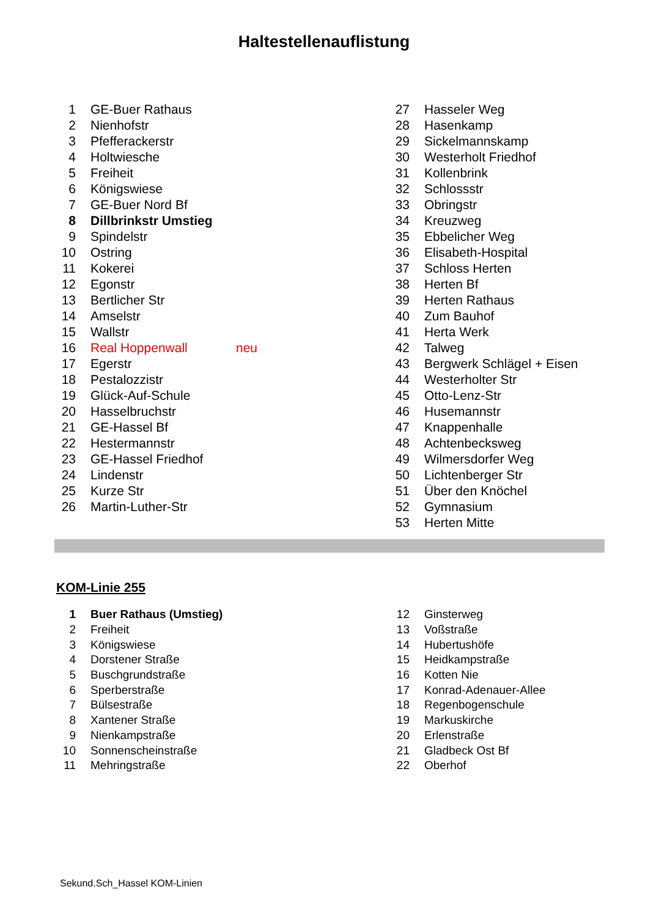Haltestellenauflistung
| 1 | GE-Buer Rathaus | | 27 | Hasseler Weg |
| 2 | Nienhofstr | | 28 | Hasenkamp |
| 3 | Pfefferackerstr | | 29 | Sickelmannskamp |
| 4 | Holtwiesche | | 30 | Westerholt Friedhof |
| 5 | Freiheit | | 31 | Kollenbrink |
| 6 | Königswiese | | 32 | Schlossstr |
| 7 | GE-Buer Nord Bf | | 33 | Obringstr |
| 8 | Dillbrinkstr Umstieg | | 34 | Kreuzweg |
| 9 | Spindelstr | | 35 | Ebbelicher Weg |
| 10 | Ostring | | 36 | Elisabeth-Hospital |
| 11 | Kokerei | | 37 | Schloss Herten |
| 12 | Egonstr | | 38 | Herten Bf |
| 13 | Bertlicher Str | | 39 | Herten Rathaus |
| 14 | Amselstr | | 40 | Zum Bauhof |
| 15 | Wallstr | | 41 | Herta Werk |
| 16 | Real Hoppenwall | neu | 42 | Talweg |
| 17 | Egerstr | | 43 | Bergwerk Schlägel + Eisen |
| 18 | Pestalozzistr | | 44 | Westerholter Str |
| 19 | Glück-Auf-Schule | | 45 | Otto-Lenz-Str |
| 20 | Hasselbruchstr | | 46 | Husemannstr |
| 21 | GE-Hassel Bf | | 47 | Knappenhalle |
| 22 | Hestermannstr | | 48 | Achtenbecksweg |
| 23 | GE-Hassel Friedhof | | 49 | Wilmersdorfer Weg |
| 24 | Lindenstr | | 50 | Lichtenberger Str |
| 25 | Kurze Str | | 51 | Über den Knöchel |
| 26 | Martin-Luther-Str | | 52 | Gymnasium |
| | | | 53 | Herten Mitte |
KOM-Linie 255
| 1 | Buer Rathaus (Umstieg) | 12 | Ginsterweg |
| 2 | Freiheit | 13 | Voßstraße |
| 3 | Königswiese | 14 | Hubertushöfe |
| 4 | Dorstener Straße | 15 | Heidkampstraße |
| 5 | Buschgrundstraße | 16 | Kotten Nie |
| 6 | Sperberstraße | 17 | Konrad-Adenauer-Allee |
| 7 | Bülsestraße | 18 | Regenbogenschule |
| 8 | Xantener Straße | 19 | Markuskirche |
| 9 | Nienkampstraße | 20 | Erlenstraße |
| 10 | Sonnenscheinstraße | 21 | Gladbeck Ost Bf |
| 11 | Mehringstraße | 22 | Oberhof |
Sekund.Sch_Hassel KOM-Linien